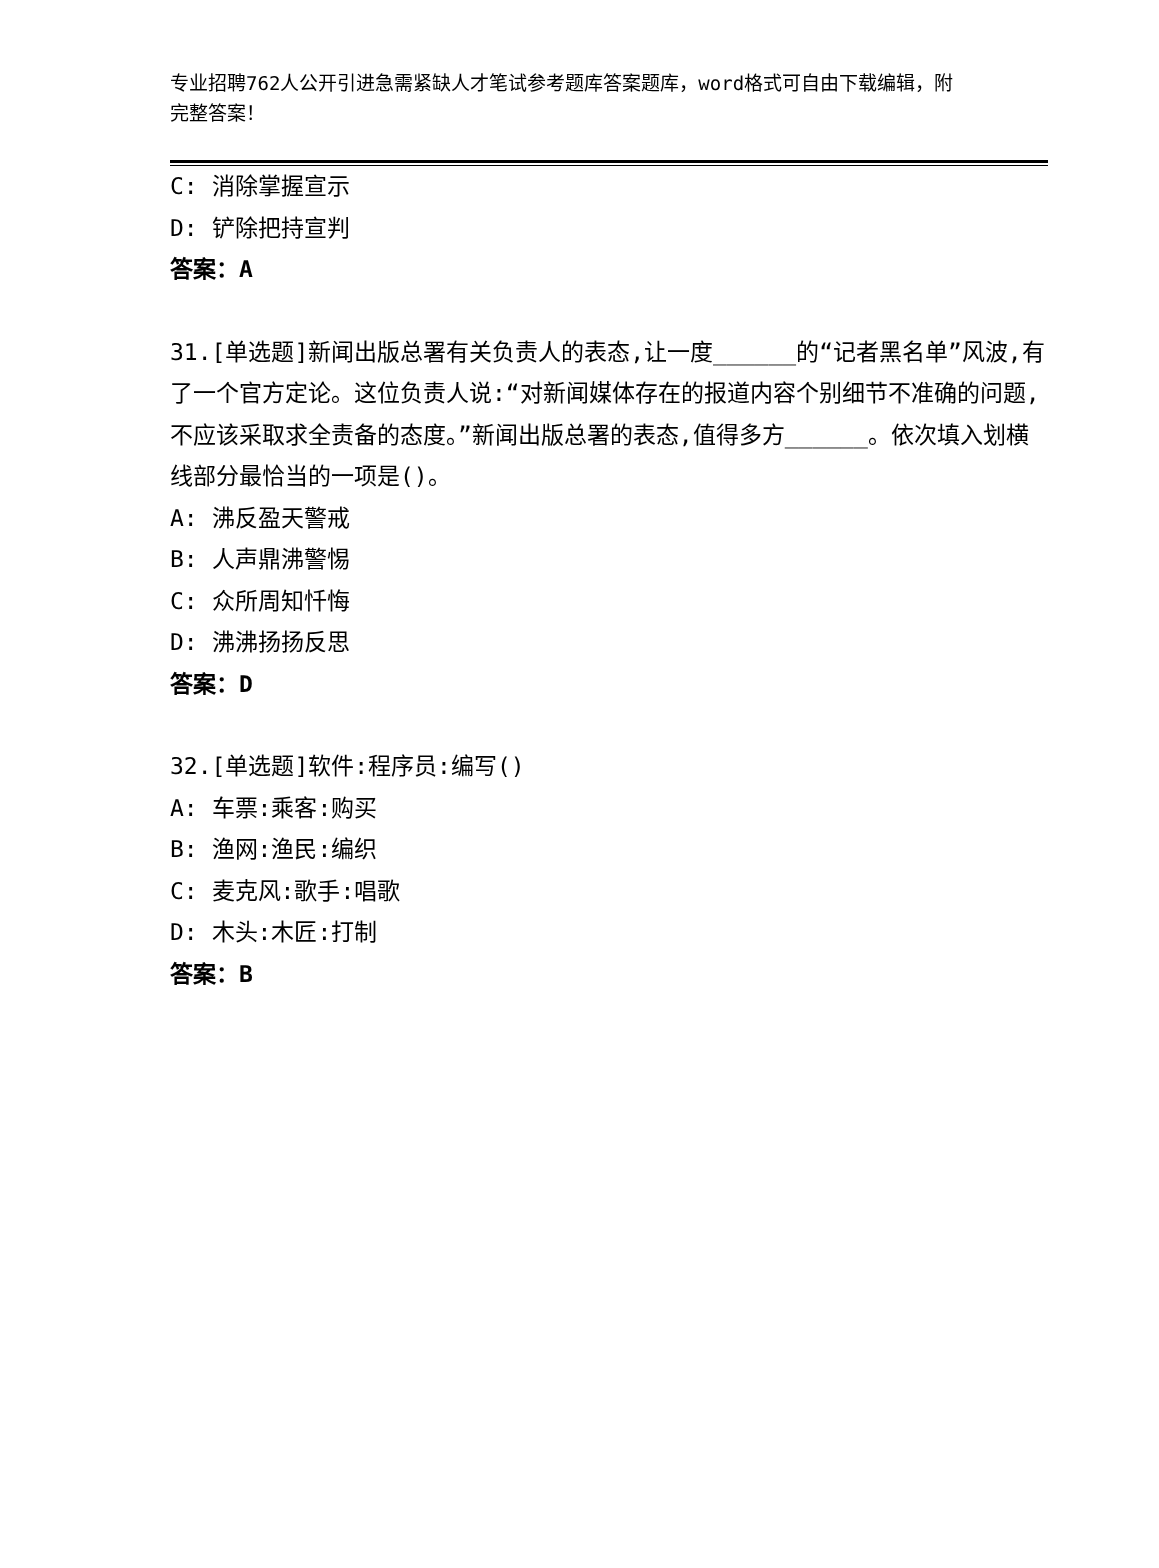专业招聘762人公开引进急需紧缺人才笔试参考题库答案题库，word格式可自由下载编辑，附完整答案！
C: 消除掌握宣示
D: 铲除把持宣判
答案：A
31.[单选题]新闻出版总署有关负责人的表态,让一度______的“记者黑名单”风波,有了一个官方定论。这位负责人说:“对新闻媒体存在的报道内容个别细节不准确的问题,不应该采取求全责备的态度。”新闻出版总署的表态,值得多方______。依次填入划横线部分最恰当的一项是()。
A: 沸反盈天警戒
B: 人声鼎沸警惕
C: 众所周知忏悔
D: 沸沸扬扬反思
答案：D
32.[单选题]软件:程序员:编写()
A: 车票:乘客:购买
B: 渔网:渔民:编织
C: 麦克风:歌手:唱歌
D: 木头:木匠:打制
答案：B